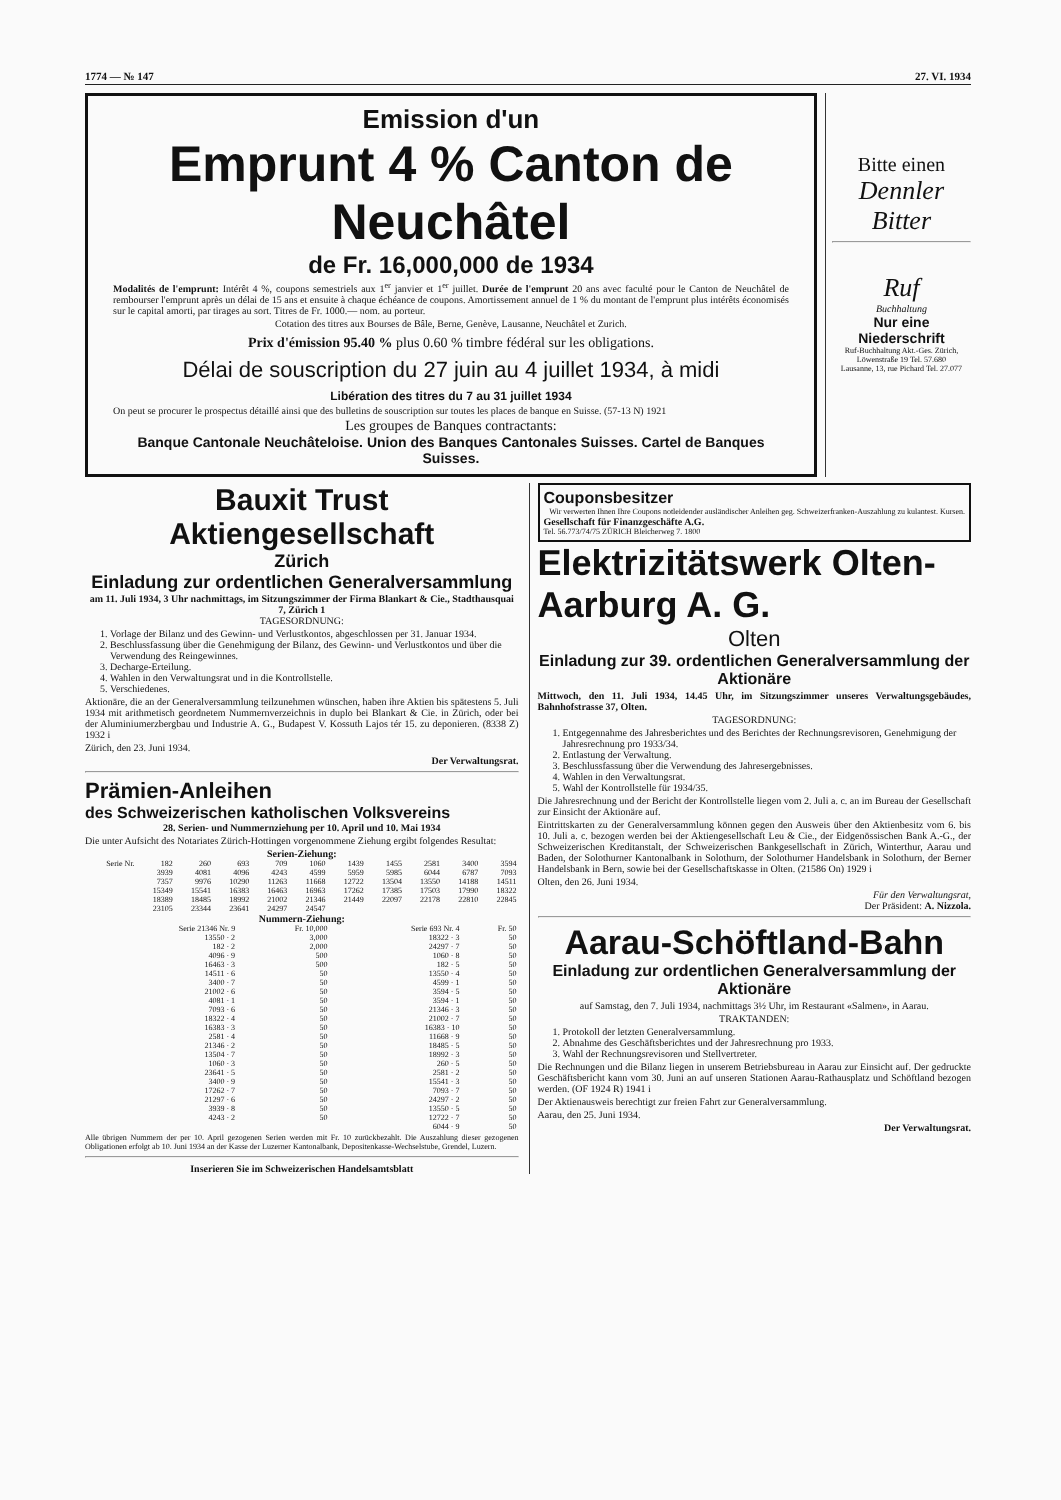1774 — № 147 27. VI. 1934
Emission d'un
Emprunt 4 % Canton de Neuchâtel
de Fr. 16,000,000 de 1934
Modalités de l'emprunt: Intérêt 4 %, coupons semestriels aux 1<sup>er</sup> janvier et 1<sup>er</sup> juillet. Durée de l'emprunt 20 ans avec faculté pour le Canton de Neuchâtel de rembourser l'emprunt après un délai de 15 ans et ensuite à chaque échéance de coupons. Amortissement annuel de 1 % du montant de l'emprunt plus intérêts économisés sur le capital amorti, par tirages au sort. Titres de Fr. 1000.— nom. au porteur.
Cotation des titres aux Bourses de Bâle, Berne, Genève, Lausanne, Neuchâtel et Zurich.
Prix d'émission 95.40 % plus 0.60 % timbre fédéral sur les obligations.
Délai de souscription du 27 juin au 4 juillet 1934, à midi
Libération des titres du 7 au 31 juillet 1934
On peut se procurer le prospectus détaillé ainsi que des bulletins de souscription sur toutes les places de banque en Suisse. (57-13 N) 1921
Les groupes de Banques contractants:
Banque Cantonale Neuchâteloise. Union des Banques Cantonales Suisses. Cartel de Banques Suisses.
Bitte einen
Dennler Bitter
Ruf
Buchhaltung
Nur eine Niederschrift
Ruf-Buchhaltung Akt.-Ges. Zürich, Löwenstraße 19 Tel. 57.680
Lausanne, 13, rue Pichard Tel. 27.077
Bauxit Trust Aktiengesellschaft
Zürich
Einladung zur ordentlichen Generalversammlung
am 11. Juli 1934, 3 Uhr nachmittags, im Sitzungszimmer der Firma Blankart & Cie., Stadthausquai 7, Zürich 1
TAGESORDNUNG:
1. Vorlage der Bilanz und des Gewinn- und Verlustkontos, abgeschlossen per 31. Januar 1934.
2. Beschlussfassung über die Genehmigung der Bilanz, des Gewinn- und Verlustkontos und über die Verwendung des Reingewinnes.
3. Decharge-Erteilung.
4. Wahlen in den Verwaltungsrat und in die Kontrollstelle.
5. Verschiedenes.
Aktionäre, die an der Generalversammlung teilzunehmen wünschen, haben ihre Aktien bis spätestens 5. Juli 1934 mit arithmetisch geordnetem Nummernverzeichnis in duplo bei Blankart & Cie. in Zürich, oder bei der Aluminiumerzbergbau und Industrie A. G., Budapest V. Kossuth Lajos tér 15. zu deponieren. (8338 Z) 1932 i
Zürich, den 23. Juni 1934.
Der Verwaltungsrat.
Prämien-Anleihen
des Schweizerischen katholischen Volksvereins
28. Serien- und Nummernziehung per 10. April und 10. Mai 1934
Die unter Aufsicht des Notariates Zürich-Hottingen vorgenommene Ziehung ergibt folgendes Resultat:
Serien-Ziehung:
| Serie Nr. | 182 | 260 | 693 | 709 | 1060 | 1439 | 1455 | 2581 | 3400 | 3594 |
| | 3939 | 4081 | 4096 | 4243 | 4599 | 5959 | 5985 | 6044 | 6787 | 7093 |
| | 7357 | 9976 | 10290 | 11263 | 11668 | 12722 | 13504 | 13550 | 14188 | 14511 |
| | 15349 | 15541 | 16383 | 16463 | 16963 | 17262 | 17385 | 17503 | 17990 | 18322 |
| | 18389 | 18485 | 18992 | 21002 | 21346 | 21449 | 22097 | 22178 | 22810 | 22845 |
| | 23105 | 23344 | 23641 | 24297 | 24547 | | | | | |
Nummern-Ziehung:
| Serie 21346 Nr. 9 | Fr. 10,000 | Serie 693 Nr. 4 | Fr. 50 |
| 13550 · 2 | 3,000 | 18322 · 3 | 50 |
| 182 · 2 | 2,000 | 24297 · 7 | 50 |
| 4096 · 9 | 500 | 1060 · 8 | 50 |
| 16463 · 3 | 500 | 182 · 5 | 50 |
| 14511 · 6 | 50 | 13550 · 4 | 50 |
| 3400 · 7 | 50 | 4599 · 1 | 50 |
| 21002 · 6 | 50 | 3594 · 5 | 50 |
| 4081 · 1 | 50 | 3594 · 1 | 50 |
| 7093 · 6 | 50 | 21346 · 3 | 50 |
| 18322 · 4 | 50 | 21002 · 7 | 50 |
| 16383 · 3 | 50 | 16383 · 10 | 50 |
| 2581 · 4 | 50 | 11668 · 9 | 50 |
| 21346 · 2 | 50 | 18485 · 5 | 50 |
| 13504 · 7 | 50 | 18992 · 3 | 50 |
| 1060 · 3 | 50 | 260 · 5 | 50 |
| 23641 · 5 | 50 | 2581 · 2 | 50 |
| 3400 · 9 | 50 | 15541 · 3 | 50 |
| 17262 · 7 | 50 | 7093 · 7 | 50 |
| 21297 · 6 | 50 | 24297 · 2 | 50 |
| 3939 · 8 | 50 | 13550 · 5 | 50 |
| 4243 · 2 | 50 | 12722 · 7 | 50 |
| | | 6044 · 9 | 50 |
Alle übrigen Nummern der per 10. April gezogenen Serien werden mit Fr. 10 zurückbezahlt. Die Auszahlung dieser gezogenen Obligationen erfolgt ab 10. Juni 1934 an der Kasse der Luzerner Kantonalbank, Depositenkasse-Wechselstube, Grendel, Luzern.
Inserieren Sie im Schweizerischen Handelsamtsblatt
Couponsbesitzer
Wir verwerten Ihnen Ihre Coupons notleidender ausländischer Anleihen geg. Schweizerfranken-Auszahlung zu kulantest. Kursen.
Gesellschaft für Finanzgeschäfte A.G.
Tel. 56.773/74/75 ZÜRICH Bleicherweg 7. 1800
Elektrizitätswerk Olten-Aarburg A. G.
Olten
Einladung zur 39. ordentlichen Generalversammlung der Aktionäre
Mittwoch, den 11. Juli 1934, 14.45 Uhr, im Sitzungszimmer unseres Verwaltungsgebäudes, Bahnhofstrasse 37, Olten.
TAGESORDNUNG:
1. Entgegennahme des Jahresberichtes und des Berichtes der Rechnungsrevisoren, Genehmigung der Jahresrechnung pro 1933/34.
2. Entlastung der Verwaltung.
3. Beschlussfassung über die Verwendung des Jahresergebnisses.
4. Wahlen in den Verwaltungsrat.
5. Wahl der Kontrollstelle für 1934/35.
Die Jahresrechnung und der Bericht der Kontrollstelle liegen vom 2. Juli a. c. an im Bureau der Gesellschaft zur Einsicht der Aktionäre auf.
Eintrittskarten zu der Generalversammlung können gegen den Ausweis über den Aktienbesitz vom 6. bis 10. Juli a. c. bezogen werden bei der Aktiengesellschaft Leu & Cie., der Eidgenössischen Bank A.-G., der Schweizerischen Kreditanstalt, der Schweizerischen Bankgesellschaft in Zürich, Winterthur, Aarau und Baden, der Solothurner Kantonalbank in Solothurn, der Solothurner Handelsbank in Solothurn, der Berner Handelsbank in Bern, sowie bei der Gesellschaftskasse in Olten. (21586 On) 1929 i
Olten, den 26. Juni 1934.
Für den Verwaltungsrat,
Der Präsident: A. Nizzola.
Aarau-Schöftland-Bahn
Einladung zur ordentlichen Generalversammlung der Aktionäre
auf Samstag, den 7. Juli 1934, nachmittags 3½ Uhr, im Restaurant «Salmen», in Aarau.
TRAKTANDEN:
1. Protokoll der letzten Generalversammlung.
2. Abnahme des Geschäftsberichtes und der Jahresrechnung pro 1933.
3. Wahl der Rechnungsrevisoren und Stellvertreter.
Die Rechnungen und die Bilanz liegen in unserem Betriebsbureau in Aarau zur Einsicht auf. Der gedruckte Geschäftsbericht kann vom 30. Juni an auf unseren Stationen Aarau-Rathausplatz und Schöftland bezogen werden. (OF 1924 R) 1941 i
Der Aktienausweis berechtigt zur freien Fahrt zur Generalversammlung.
Aarau, den 25. Juni 1934.
Der Verwaltungsrat.